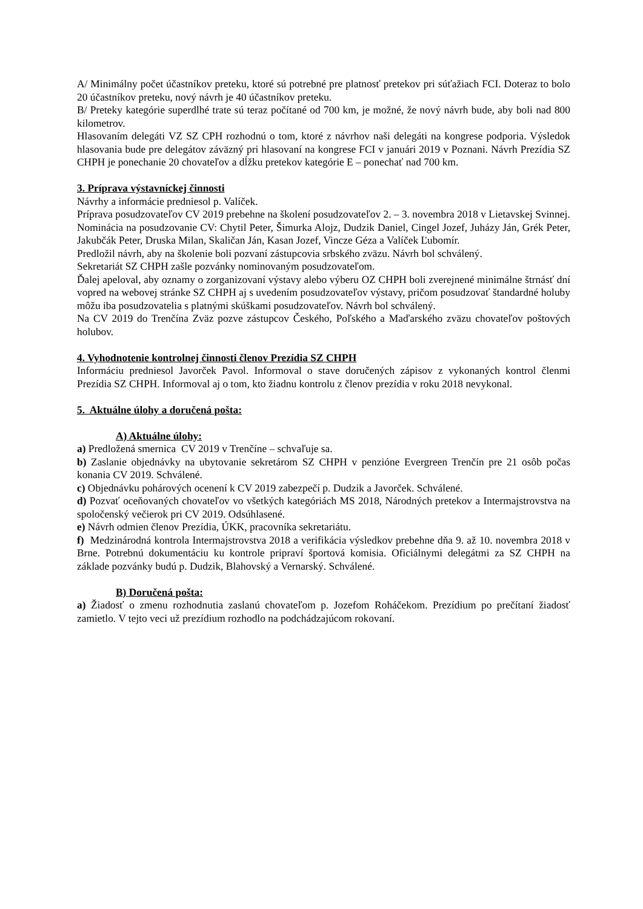A/ Minimálny počet účastníkov preteku, ktoré sú potrebné pre platnosť pretekov pri súťažiach FCI. Doteraz to bolo 20 účastníkov preteku, nový návrh je 40 účastníkov preteku.
B/ Preteky kategórie superdlhé trate sú teraz počítané od 700 km, je možné, že nový návrh bude, aby boli nad 800 kilometrov.
Hlasovaním delegáti VZ SZ CPH rozhodnú o tom, ktoré z návrhov naši delegáti na kongrese podporia. Výsledok hlasovania bude pre delegátov záväzný pri hlasovaní na kongrese FCI v januári 2019 v Poznani. Návrh Prezídia SZ CHPH je ponechanie 20 chovateľov a dĺžku pretekov kategórie E – ponechať nad 700 km.
3. Príprava výstavníckej činnosti
Návrhy a informácie predniesol p. Valíček.
Príprava posudzovateľov CV 2019 prebehne na školení posudzovateľov 2. – 3. novembra 2018 v Lietavskej Svinnej.
Nominácia na posudzovanie CV: Chytil Peter, Šimurka Alojz, Dudzik Daniel, Cingel Jozef, Juházy Ján, Grék Peter, Jakubčák Peter, Druska Milan, Skaličan Ján, Kasan Jozef, Vincze Géza a Valíček Ľubomír.
Predložil návrh, aby na školenie boli pozvaní zástupcovia srbského zväzu. Návrh bol schválený.
Sekretariát SZ CHPH zašle pozvánky nominovaným posudzovateľom.
Ďalej apeloval, aby oznamy o zorganizovaní výstavy alebo výberu OZ CHPH boli zverejnené minimálne štrnásť dní vopred na webovej stránke SZ CHPH aj s uvedením posudzovateľov výstavy, pričom posudzovať štandardné holuby môžu iba posudzovatelia s platnými skúškami posudzovateľov. Návrh bol schválený.
Na CV 2019 do Trenčína Zväz pozve zástupcov Českého, Poľského a Maďarského zväzu chovateľov poštových holubov.
4. Vyhodnotenie kontrolnej činnosti členov Prezídia SZ CHPH
Informáciu predniesol Javorček Pavol. Informoval o stave doručených zápisov z vykonaných kontrol členmi Prezídia SZ CHPH. Informoval aj o tom, kto žiadnu kontrolu z členov prezídia v roku 2018 nevykonal.
5. Aktuálne úlohy a doručená pošta:
A) Aktuálne úlohy:
a) Predložená smernica CV 2019 v Trenčíne – schvaľuje sa.
b) Zaslanie objednávky na ubytovanie sekretárom SZ CHPH v penzióne Evergreen Trenčín pre 21 osôb počas konania CV 2019. Schválené.
c) Objednávku pohárových ocenení k CV 2019 zabezpečí p. Dudzik a Javorček. Schválené.
d) Pozvať oceňovaných chovateľov vo všetkých kategóriách MS 2018, Národných pretekov a Intermajstrovstva na spoločenský večierok pri CV 2019. Odsúhlasené.
e) Návrh odmien členov Prezídia, ÚKK, pracovníka sekretariátu.
f) Medzinárodná kontrola Intermajstrovstva 2018 a verifikácia výsledkov prebehne dňa 9. až 10. novembra 2018 v Brne. Potrebnú dokumentáciu ku kontrole pripraví športová komisia. Oficiálnymi delegátmi za SZ CHPH na základe pozvánky budú p. Dudzik, Blahovský a Vernarský. Schválené.
B) Doručená pošta:
a) Žiadosť o zmenu rozhodnutia zaslanú chovateľom p. Jozefom Roháčekom. Prezídium po prečítaní žiadosť zamietlo. V tejto veci už prezídium rozhodlo na podchádzajúcom rokovaní.